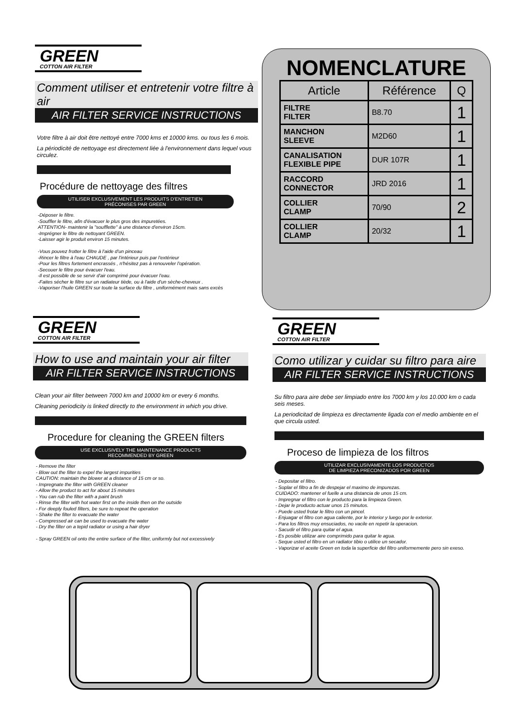GREEN
COTTON AIR FILTER
Comment utiliser et entretenir votre filtre à air
AIR FILTER SERVICE INSTRUCTIONS
Votre filtre à air doit être nettoyé entre 7000 kms et 10000 kms. ou tous les 6 mois.
La périodicité de nettoyage est directement liée à l'environnement dans lequel vous circulez.
Procédure de nettoyage des filtres
UTILISER EXCLUSIVEMENT LES PRODUITS D'ENTRETIEN
PRÉCONISES PAR GREEN
-Déposer le filtre.
-Souffler le filtre, afin d'évacuer le plus gros des impuretées.
ATTENTION- maintenir la "soufflette" à une distance d'environ 15cm.
-Imprégner le filtre de nettoyant GREEN.
-Laisser agir le produit environ 15 minutes.
-Vous pouvez frotter le filtre à l'aide d'un pinceau
-Rincer le filtre à l'eau CHAUDE , par l'intérieur puis par l'extérieur
-Pour les filtres fortement encrassés , n'hésitez pas à renouveler l'opération.
-Secouer le filtre pour évacuer l'eau.
-Il est possible de se servir d'air comprimé pour évacuer l'eau.
-Faites sécher le filtre sur un radiateur tiède, ou à l'aide d'un sèche-cheveux .
-Vaporiser l'huile GREEN sur toute la surface du filtre , uniformément mais sans excès
NOMENCLATURE
| Article | Référence | Q |
| --- | --- | --- |
| FILTRE FILTER | B8.70 | 1 |
| MANCHON SLEEVE | M2D60 | 1 |
| CANALISATION FLEXIBLE PIPE | DUR 107R | 1 |
| RACCORD CONNECTOR | JRD 2016 | 1 |
| COLLIER CLAMP | 70/90 | 2 |
| COLLIER CLAMP | 20/32 | 1 |
GREEN
COTTON AIR FILTER
How to use and maintain your air filter
AIR FILTER SERVICE INSTRUCTIONS
Clean your air filter between 7000 km and 10000 km or every 6 months.
Cleaning periodicity is linked directly to the environment in which you drive.
Procedure for cleaning the GREEN filters
USE EXCLUSIVELY THE MAINTENANCE PRODUCTS
RECOMMENDED BY GREEN
- Remove the filter
- Blow out the filter to expel the largest impurities
CAUTION: maintain the blower at a distance of 15 cm or so.
- Impregnate the filter with GREEN cleaner
- Allow the product to act for about 15 minutes
- You can rub the filter with a paint brush
- Rinse the filter with hot water first on the inside then on the outside
- For deeply fouled filters, be sure to repeat the operation
- Shake the filter to evacuate the water
- Compressed air can be used to evacuate the water
- Dry the filter on a tepid radiator or using a hair dryer
- Spray GREEN oil onto the entire surface of the filter, uniformly but not excessively
GREEN
COTTON AIR FILTER
Como utilizar y cuidar su filtro para aire
AIR FILTER SERVICE INSTRUCTIONS
Su filtro para aire debe ser limpiado entre los 7000 km y los 10.000 km o cada seis meses.
La periodicitad de limpieza es directamente ligada con el medio ambiente en el que circula usted.
Proceso de limpieza de los filtros
UTILIZAR EXCLUSIVAMENTE LOS PRODUCTOS
DE LIMPIEZA PRECONIZADOS POR GREEN
- Depositar el filtro.
- Soplar el filtro a fin de despejar el maximo de impurezas.
CUIDADO: mantener el fuelle a una distancia de unos 15 cm.
- Impregnar el filtro con le producto para la limpieza Green.
- Dejar le producto actuar unos 15 minutos.
- Puede usted frotar le filtro con un pincel.
- Enjuagar el filtro con agua caliente, por le interior y luego por le exterior.
- Para los filtros muy ensuciados, no vacile en repetir la operacion.
- Sacudir el filtro para quitar el agua.
- Es posible utilizar aire comprimido para quitar le agua.
- Seque usted el filtro en un radiator tibio o utilice un secador.
- Vaporizar el aceite Green en toda la superficie del filtro uniformemente pero sin exeso.